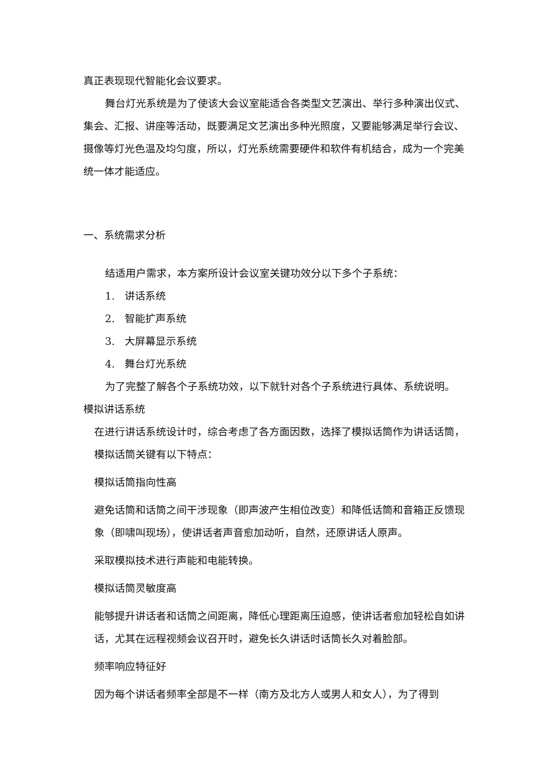真正表现现代智能化会议要求。
舞台灯光系统是为了使该大会议室能适合各类型文艺演出、举行多种演出仪式、集会、汇报、讲座等活动，既要满足文艺演出多种光照度，又要能够满足举行会议、摄像等灯光色温及均匀度，所以，灯光系统需要硬件和软件有机结合，成为一个完美统一体才能适应。
一、系统需求分析
结适用户需求，本方案所设计会议室关键功效分以下多个子系统：
1. 讲话系统
2. 智能扩声系统
3. 大屏幕显示系统
4. 舞台灯光系统
为了完整了解各个子系统功效，以下就针对各个子系统进行具体、系统说明。
模拟讲话系统
在进行讲话系统设计时，综合考虑了各方面因数，选择了模拟话筒作为讲话话筒，模拟话筒关键有以下特点：
模拟话筒指向性高
避免话筒和话筒之间干涉现象（即声波产生相位改变）和降低话筒和音箱正反馈现象（即啸叫现场），使讲话者声音愈加动听，自然，还原讲话人原声。
采取模拟技术进行声能和电能转换。
模拟话筒灵敏度高
能够提升讲话者和话筒之间距离，降低心理距离压迫感，使讲话者愈加轻松自如讲话，尤其在远程视频会议召开时，避免长久讲话时话筒长久对着脸部。
频率响应特征好
因为每个讲话者频率全部是不一样（南方及北方人或男人和女人），为了得到